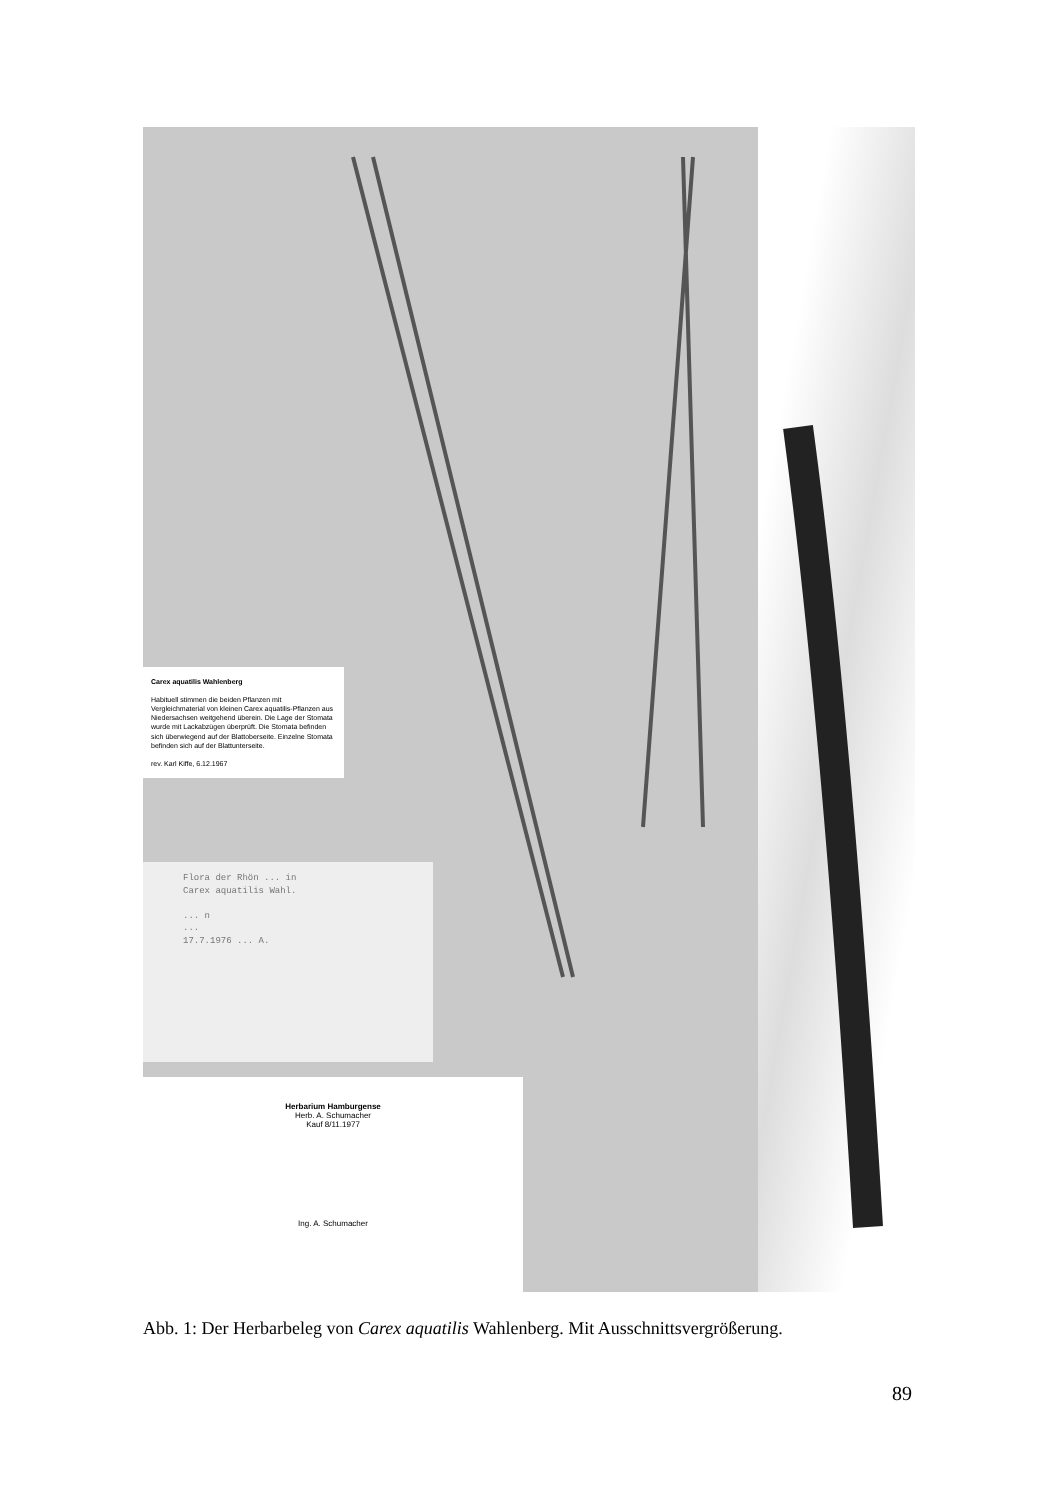Carex aquatilis Wahlenberg
Habituell stimmen die beiden Pflanzen mit Vergleichmaterial von kleinen Carex aquatilis-Pflanzen aus Niedersachsen weitgehend überein. Die Lage der Stomata wurde mit Lackabzügen überprüft. Die Stomata befinden sich überwiegend auf der Blattoberseite. Einzelne Stomata befinden sich auf der Blattunterseite.
rev. Karl Kiffe, 6.12.1967
Flora der Rhön ... in
Carex aquatilis Wahl.
... n
...
17.7.1976 ... A.
Herbarium Hamburgense
Herb. A. Schumacher
Kauf 8/11.1977
Ing. A. Schumacher
Abb. 1: Der Herbarbeleg von Carex aquatilis Wahlenberg. Mit Ausschnittsvergrößerung.
89